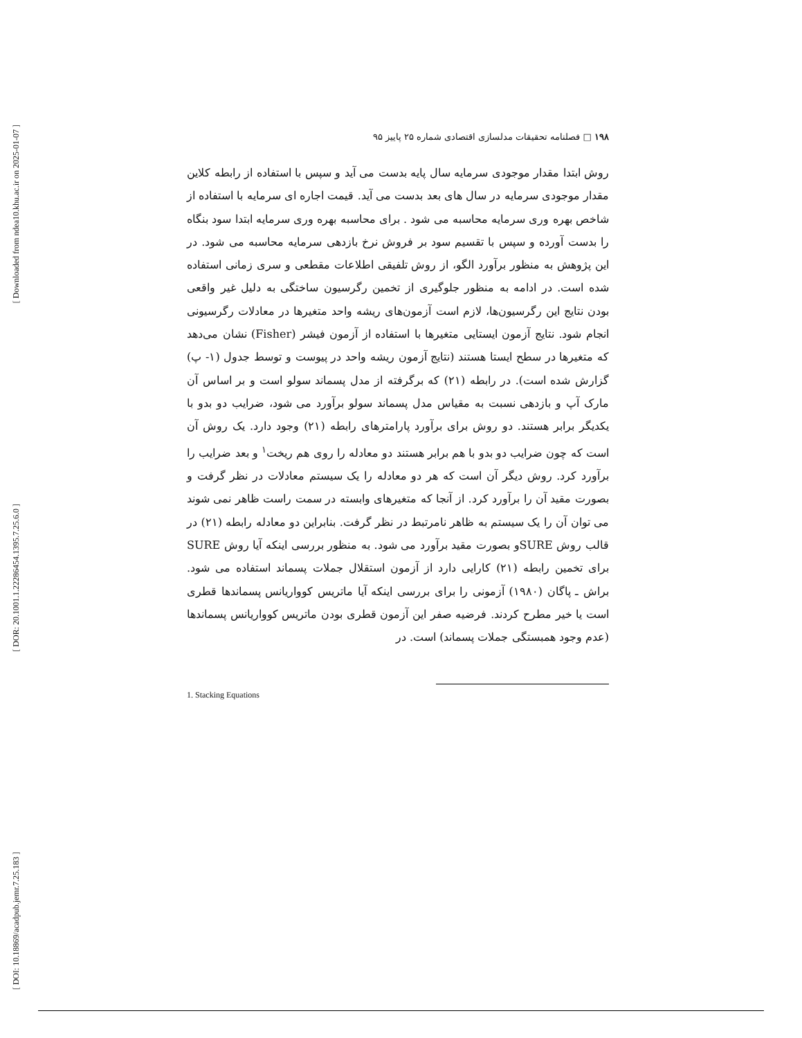[ Downloaded from ndea10.khu.ac.ir on 2025-01-07 ]
[ DOR: 20.1001.1.22286454.1395.7.25.6.0 ]
[ DOI: 10.18869/acadpub.jemr.7.25.183 ]
۱۹۸ □ فصلنامه تحقیقات مدلسازی اقتصادی شماره ۲۵ پاییز ۹۵
روش ابتدا مقدار موجودی سرمایه سال پایه بدست می آید و سپس با استفاده از رابطه کلاین مقدار موجودی سرمایه در سال های بعد بدست می آید. قیمت اجاره ای سرمایه با استفاده از شاخص بهره وری سرمایه محاسبه می شود . برای محاسبه بهره وری سرمایه ابتدا سود بنگاه را بدست آورده و سپس با تقسیم سود بر فروش نرخ بازدهی سرمایه محاسبه می شود. در این پژوهش به منظور برآورد الگو، از روش تلفیقی اطلاعات مقطعی و سری زمانی استفاده شده است. در ادامه به منظور جلوگیری از تخمین رگرسیون ساختگی به دلیل غیر واقعی بودن نتایج این رگرسیون‌ها، لازم است آزمون‌های ریشه واحد متغیرها در معادلات رگرسیونی انجام شود. نتایج آزمون ایستایی متغیرها با استفاده از آزمون فیشر (Fisher) نشان می‌دهد که متغیرها در سطح ایستا هستند (نتایج آزمون ریشه واحد در پیوست و توسط جدول (۱- پ) گزارش شده است). در رابطه (۲۱) که برگرفته از مدل پسماند سولو است و بر اساس آن مارک آپ و بازدهی نسبت به مقیاس مدل پسماند سولو برآورد می شود، ضرایب دو بدو با یکدیگر برابر هستند. دو روش برای برآورد پارامترهای رابطه (۲۱) وجود دارد. یک روش آن است که چون ضرایب دو بدو با هم برابر هستند دو معادله را روی هم ریخت<sup>۱</sup> و بعد ضرایب را برآورد کرد. روش دیگر آن است که هر دو معادله را یک سیستم معادلات در نظر گرفت و بصورت مقید آن را برآورد کرد. از آنجا که متغیرهای وابسته در سمت راست ظاهر نمی شوند می توان آن را یک سیستم به ظاهر نامرتبط در نظر گرفت. بنابراین دو معادله رابطه (۲۱) در قالب روش SUREو بصورت مقید برآورد می شود. به منظور بررسی اینکه آیا روش SURE برای تخمین رابطه (۲۱) کارایی دارد از آزمون استقلال جملات پسماند استفاده می شود. براش ـ پاگان (۱۹۸۰) آزمونی را برای بررسی اینکه آیا ماتریس کوواریانس پسماندها قطری است یا خیر مطرح کردند. فرضیه صفر این آزمون قطری بودن ماتریس کوواریانس پسماندها (عدم وجود همبستگی جملات پسماند) است. در
1. Stacking Equations